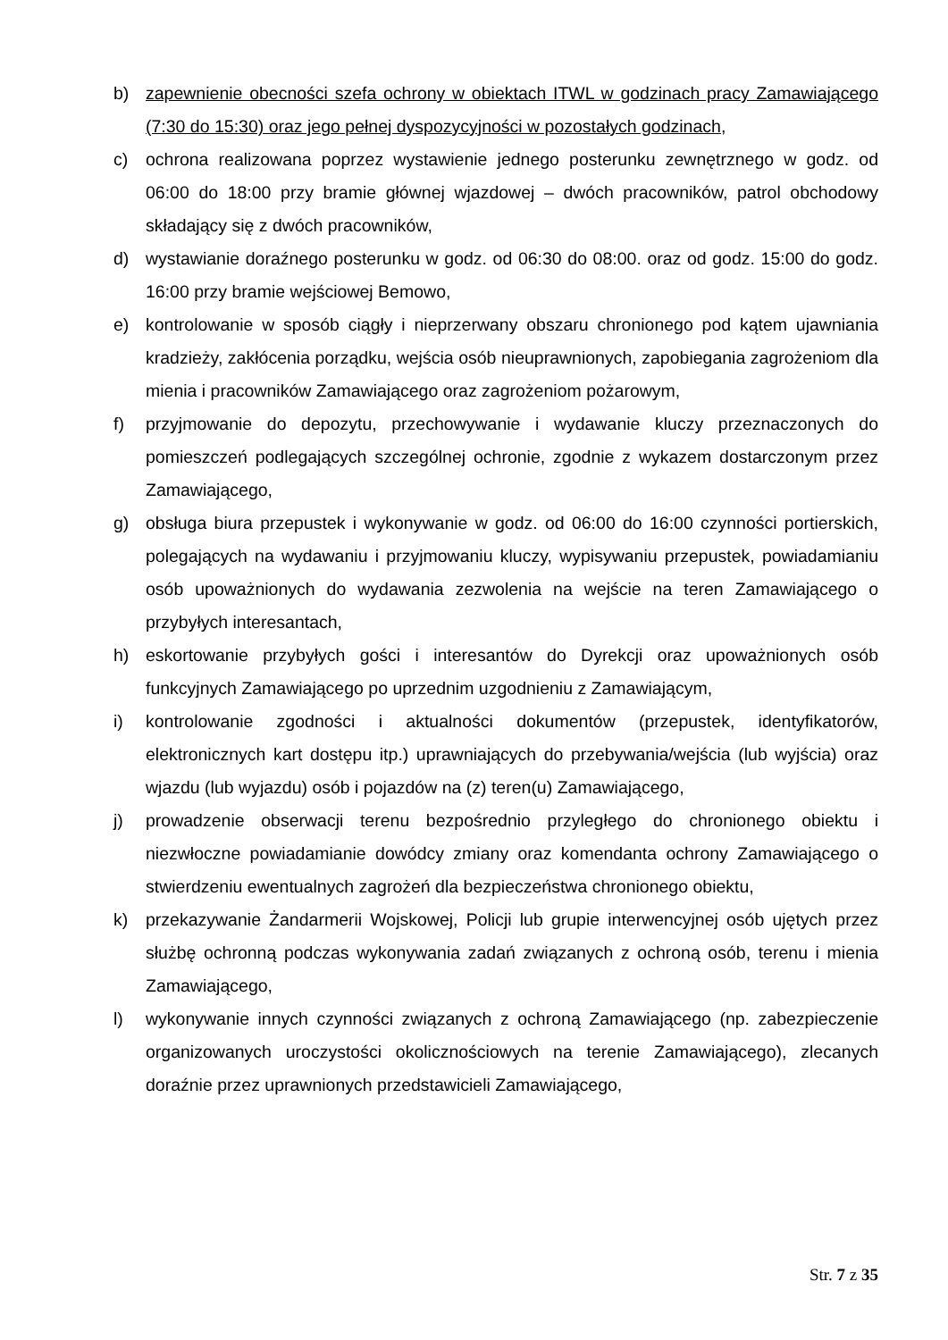b) zapewnienie obecności szefa ochrony w obiektach ITWL w godzinach pracy Zamawiającego (7:30 do 15:30) oraz jego pełnej dyspozycyjności w pozostałych godzinach,
c) ochrona realizowana poprzez wystawienie jednego posterunku zewnętrznego w godz. od 06:00 do 18:00 przy bramie głównej wjazdowej – dwóch pracowników, patrol obchodowy składający się z dwóch pracowników,
d) wystawianie doraźnego posterunku w godz. od 06:30 do 08:00. oraz od godz. 15:00 do godz. 16:00 przy bramie wejściowej Bemowo,
e) kontrolowanie w sposób ciągły i nieprzerwany obszaru chronionego pod kątem ujawniania kradzieży, zakłócenia porządku, wejścia osób nieuprawnionych, zapobiegania zagrożeniom dla mienia i pracowników Zamawiającego oraz zagrożeniom pożarowym,
f) przyjmowanie do depozytu, przechowywanie i wydawanie kluczy przeznaczonych do pomieszczeń podlegających szczególnej ochronie, zgodnie z wykazem dostarczonym przez Zamawiającego,
g) obsługa biura przepustek i wykonywanie w godz. od 06:00 do 16:00 czynności portierskich, polegających na wydawaniu i przyjmowaniu kluczy, wypisywaniu przepustek, powiadamianiu osób upoważnionych do wydawania zezwolenia na wejście na teren Zamawiającego o przybyłych interesantach,
h) eskortowanie przybyłych gości i interesantów do Dyrekcji oraz upoważnionych osób funkcyjnych Zamawiającego po uprzednim uzgodnieniu z Zamawiającym,
i) kontrolowanie zgodności i aktualności dokumentów (przepustek, identyfikatorów, elektronicznych kart dostępu itp.) uprawniających do przebywania/wejścia (lub wyjścia) oraz wjazdu (lub wyjazdu) osób i pojazdów na (z) teren(u) Zamawiającego,
j) prowadzenie obserwacji terenu bezpośrednio przyległego do chronionego obiektu i niezwłoczne powiadamianie dowódcy zmiany oraz komendanta ochrony Zamawiającego o stwierdzeniu ewentualnych zagrożeń dla bezpieczeństwa chronionego obiektu,
k) przekazywanie Żandarmerii Wojskowej, Policji lub grupie interwencyjnej osób ujętych przez służbę ochronną podczas wykonywania zadań związanych z ochroną osób, terenu i mienia Zamawiającego,
l) wykonywanie innych czynności związanych z ochroną Zamawiającego (np. zabezpieczenie organizowanych uroczystości okolicznościowych na terenie Zamawiającego), zlecanych doraźnie przez uprawnionych przedstawicieli Zamawiającego,
Str. 7 z 35